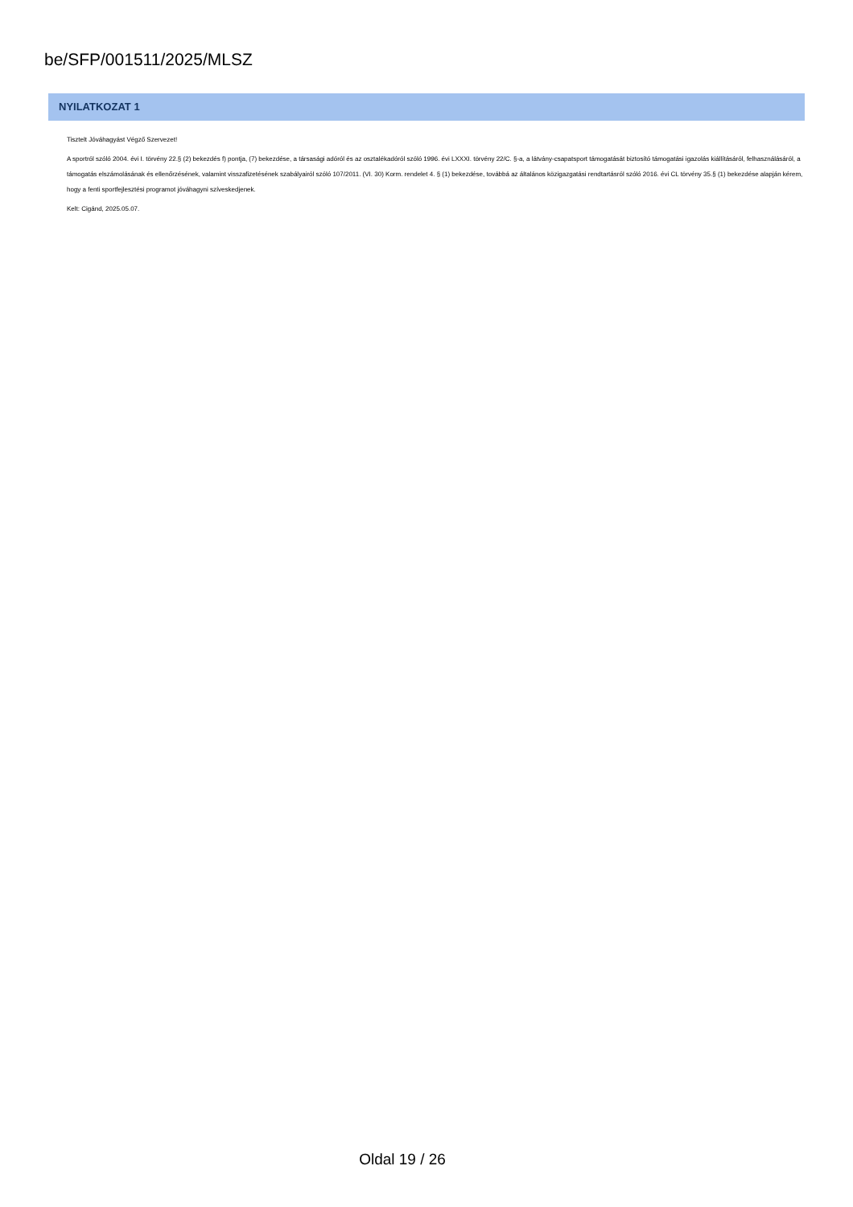be/SFP/001511/2025/MLSZ
NYILATKOZAT 1
Tisztelt Jóváhagyást Végző Szervezet!
A sportról szóló 2004. évi I. törvény 22.§ (2) bekezdés f) pontja, (7) bekezdése, a társasági adóról és az osztalékadóról szóló 1996. évi LXXXI. törvény 22/C. §-a, a látvány-csapatsport támogatását biztosító támogatási igazolás kiállításáról, felhasználásáról, a támogatás elszámolásának és ellenőrzésének, valamint visszafizetésének szabályairól szóló 107/2011. (VI. 30) Korm. rendelet 4. § (1) bekezdése, továbbá az általános közigazgatási rendtartásról szóló 2016. évi CL törvény 35.§ (1) bekezdése alapján kérem, hogy a fenti sportfejlesztési programot jóváhagyni szíveskedjenek.
Kelt: Cigánd, 2025.05.07.
Oldal 19 / 26